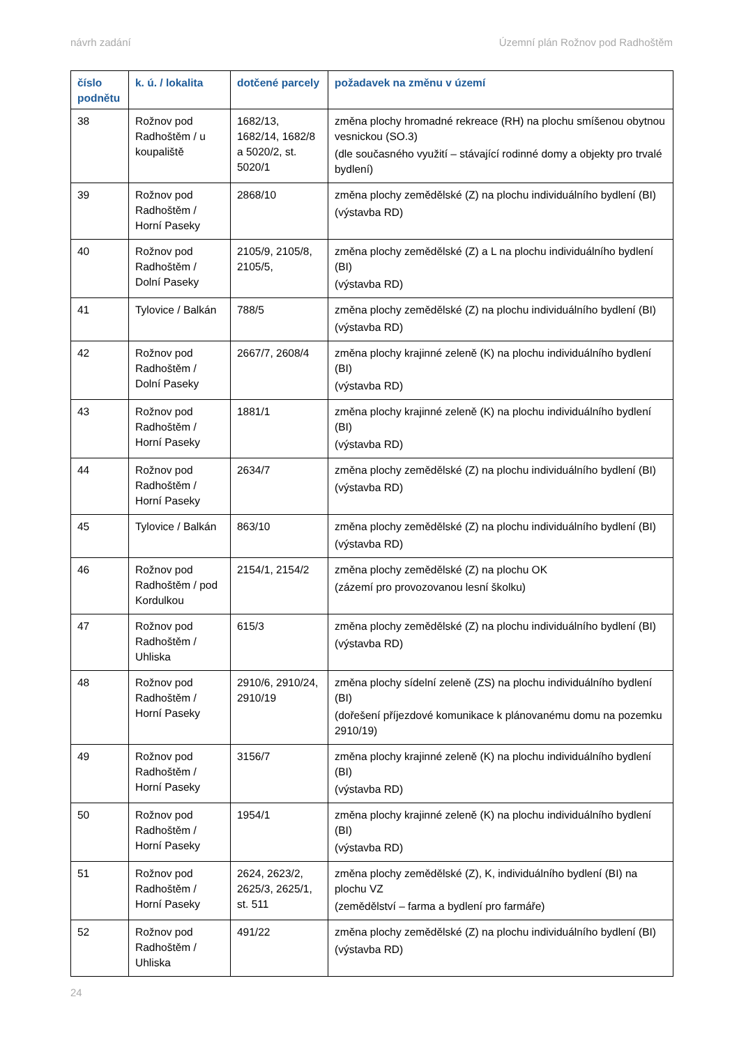návrh zadání Územní plán Rožnov pod Radhoštěm
| číslo podnětu | k. ú. / lokalita | dotčené parcely | požadavek na změnu v území |
| --- | --- | --- | --- |
| 38 | Rožnov pod Radhoštěm / u koupaliště | 1682/13, 1682/14, 1682/8 a 5020/2, st. 5020/1 | změna plochy hromadné rekreace (RH) na plochu smíšenou obytnou vesnickou (SO.3) (dle současného využití – stávající rodinné domy a objekty pro trvalé bydlení) |
| 39 | Rožnov pod Radhoštěm / Horní Paseky | 2868/10 | změna plochy zemědělské (Z) na plochu individuálního bydlení (BI) (výstavba RD) |
| 40 | Rožnov pod Radhoštěm / Dolní Paseky | 2105/9, 2105/8, 2105/5, | změna plochy zemědělské (Z) a L na plochu individuálního bydlení (BI) (výstavba RD) |
| 41 | Tylovice / Balkán | 788/5 | změna plochy zemědělské (Z) na plochu individuálního bydlení (BI) (výstavba RD) |
| 42 | Rožnov pod Radhoštěm / Dolní Paseky | 2667/7, 2608/4 | změna plochy krajinné zeleně (K) na plochu individuálního bydlení (BI) (výstavba RD) |
| 43 | Rožnov pod Radhoštěm / Horní Paseky | 1881/1 | změna plochy krajinné zeleně (K) na plochu individuálního bydlení (BI) (výstavba RD) |
| 44 | Rožnov pod Radhoštěm / Horní Paseky | 2634/7 | změna plochy zemědělské (Z) na plochu individuálního bydlení (BI) (výstavba RD) |
| 45 | Tylovice / Balkán | 863/10 | změna plochy zemědělské (Z) na plochu individuálního bydlení (BI) (výstavba RD) |
| 46 | Rožnov pod Radhoštěm / pod Kordulkou | 2154/1, 2154/2 | změna plochy zemědělské (Z) na plochu OK (zázemí pro provozovanou lesní školku) |
| 47 | Rožnov pod Radhoštěm / Uhliska | 615/3 | změna plochy zemědělské (Z) na plochu individuálního bydlení (BI) (výstavba RD) |
| 48 | Rožnov pod Radhoštěm / Horní Paseky | 2910/6, 2910/24, 2910/19 | změna plochy sídelní zeleně (ZS) na plochu individuálního bydlení (BI) (dořešení příjezdové komunikace k plánovanému domu na pozemku 2910/19) |
| 49 | Rožnov pod Radhoštěm / Horní Paseky | 3156/7 | změna plochy krajinné zeleně (K) na plochu individuálního bydlení (BI) (výstavba RD) |
| 50 | Rožnov pod Radhoštěm / Horní Paseky | 1954/1 | změna plochy krajinné zeleně (K) na plochu individuálního bydlení (BI) (výstavba RD) |
| 51 | Rožnov pod Radhoštěm / Horní Paseky | 2624, 2623/2, 2625/3, 2625/1, st. 511 | změna plochy zemědělské (Z), K, individuálního bydlení (BI) na plochu VZ (zemědělství – farma a bydlení pro farmáře) |
| 52 | Rožnov pod Radhoštěm / Uhliska | 491/22 | změna plochy zemědělské (Z) na plochu individuálního bydlení (BI) (výstavba RD) |
24